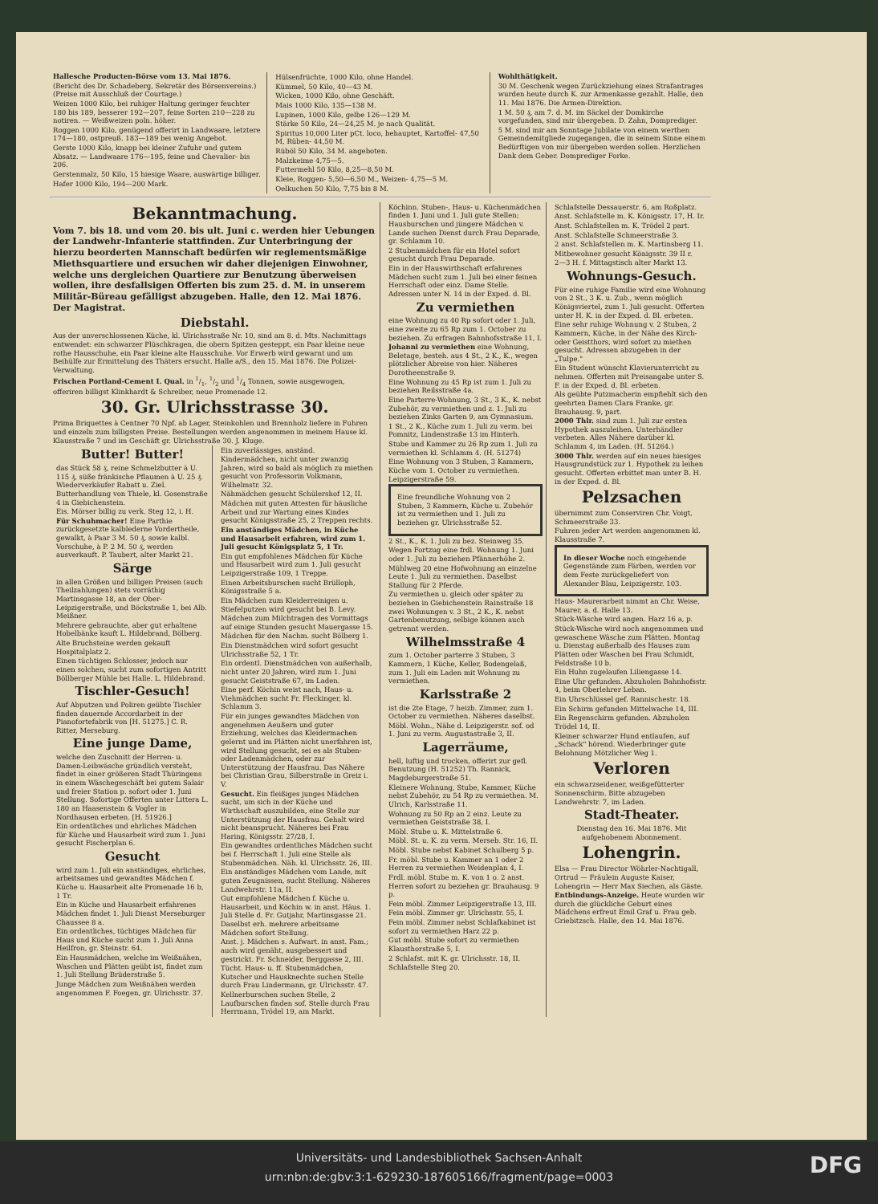Hallesche Producten-Börse vom 13. Mai 1876.
(Bericht des Dr. Schadeberg, Sekretär des Börsenvereins.) (Preise mit Ausschluß der Courtage.)
Weizen 1000 Kilo, bei ruhiger Haltung geringer feuchter 180 bis 189, besserer 192—207, feine Sorten 210—228 zu notiren. — Weißweizen poln. höher.
Roggen 1000 Kilo, genügend offerirt in Landwaare, letztere 174—180, ostpreuß. 183—189 bei wenig Angebot.
Gerste 1000 Kilo, knapp bei kleiner Zufuhr und gutem Absatz. — Landwaare 176—195, feine und Chevalier- bis 206.
Gerstenmalz, 50 Kilo, 15 hiesige Waare, auswärtige billiger.
Hafer 1000 Kilo, 194—200 Mark.
Hülsenfrüchte, 1000 Kilo, ohne Handel.
Kümmel, 50 Kilo, 40—43 M.
Wicken, 1000 Kilo, ohne Geschäft.
Mais 1000 Kilo, 135—138 M.
Lupinen, 1000 Kilo, gelbe 126—129 M.
Stärke 50 Kilo, 24—24,25 M. je nach Qualität.
Spiritus 10,000 Liter pCt. loco, behauptet, Kartoffel- 47,50 M, Rüben- 44,50 M.
Rüböl 50 Kilo, 34 M. angeboten.
Malzkeime 4,75—5.
Futtermehl 50 Kilo, 8,25—8,50 M.
Kleie, Roggen- 5,50—6,50 M., Weizen- 4,75—5 M.
Oelkuchen 50 Kilo, 7,75 bis 8 M.
Wohlthätigkeit.
30 M. Geschenk wegen Zurückziehung eines Strafantrages wurden heute durch K. zur Armenkasse gezahlt. Halle, den 11. Mai 1876. Die Armen-Direktion.
1 M. 50 ₰, am 7. d. M. im Säckel der Domkirche vorgefunden, sind mir übergeben. D. Zahn, Domprediger.
5 M. sind mir am Sonntage Jubilate von einem werthen Gemeindemitgliede zugegangen, die in seinem Sinne einem Bedürftigen von mir übergeben werden sollen. Herzlichen Dank dem Geber. Domprediger Forke.
Bekanntmachung.
Vom 7. bis 18. und vom 20. bis ult. Juni c. werden hier Uebungen der Landwehr-Infanterie stattfinden. Zur Unterbringung der hierzu beorderten Mannschaft bedürfen wir reglementsmäßige Miethsquartiere und ersuchen wir daher diejenigen Einwohner, welche uns dergleichen Quartiere zur Benutzung überweisen wollen, ihre desfallsigen Offerten bis zum 25. d. M. in unserem Militär-Büreau gefälligst abzugeben. Halle, den 12. Mai 1876. Der Magistrat.
Diebstahl.
Aus der unverschlossenen Küche, kl. Ulrichsstraße Nr. 10, sind am 8. d. Mts. Nachmittags entwendet: ein schwarzer Plüschkragen, die obern Spitzen gesteppt, ein Paar kleine neue rothe Hausschuhe, ein Paar kleine alte Hausschuhe. Vor Erwerb wird gewarnt und um Beihülfe zur Ermittelung des Thäters ersucht. Halle a/S., den 15. Mai 1876. Die Polizei-Verwaltung.
Frischen Portland-Cement I. Qual. in 1/1, 1/2 und 1/4 Tonnen, sowie ausgewogen, offeriren billigst Klinkhardt & Schreiber, neue Promenade 12.
30. Gr. Ulrichsstrasse 30.
Prima Briquettes à Centner 70 Npf. ab Lager, Steinkohlen und Brennholz liefere in Fuhren und einzeln zum billigsten Preise. Bestellungen werden angenommen in meinem Hause kl. Klausstraße 7 und im Geschäft gr. Ulrichsstraße 30. J. Kluge.
Butter! Butter!
das Stück 58 ₰, reine Schmelzbutter à U. 115 ₰, süße fränkische Pflaumen à U. 25 ₰. Wiederverkäufer Rabatt u. Ziel. Butterhandlung von Thiele, kl. Gosenstraße 4 in Giebichenstein.
Eis. Mörser billig zu verk. Steg 12, i. H.
Für Schuhmacher! Eine Parthie zurückgesetzte kalblederne Vordertheile, gewalkt, à Paar 3 M. 50 ₰, sowie kalbl. Vorschuhe, à P. 2 M. 50 ₰, werden ausverkauft. P. Taubert, alter Markt 21.
Särge
in allen Größen und billigen Preisen (auch Theilzahlungen) stets vorräthig Martinsgasse 18, an der Ober-Leipzigerstraße, und Böckstraße 1, bei Alb. Meißner.
Mehrere gebrauchte, aber gut erhaltene Hobelbänke kauft L. Hildebrand, Bölberg.
Alte Bruchsteine werden gekauft Hospitalplatz 2.
Einen tüchtigen Schlosser, jedoch nur einen solchen, sucht zum sofortigen Antritt Böllberger Mühle bei Halle. L. Hildebrand.
Tischler-Gesuch!
Auf Abputzen und Poliren geübte Tischler finden dauernde Accordarbeit in der Pianofortefabrik von [H. 51275.] C. R. Ritter, Merseburg.
Eine junge Dame,
welche den Zuschnitt der Herren- u. Damen-Leibwäsche gründlich versteht, findet in einer größeren Stadt Thüringens in einem Wäschegeschäft bei gutem Salair und freier Station p. sofort oder 1. Juni Stellung. Sofortige Offerten unter Littera L. 180 an Haasenstein & Vogler in Nordhausen erbeten. [H. 51926.]
Ein ordentliches und ehrliches Mädchen für Küche und Hausarbeit wird zum 1. Juni gesucht Fischerplan 6.
Gesucht
wird zum 1. Juli ein anständiges, ehrliches, arbeitsames und gewandtes Mädchen f. Küche u. Hausarbeit alte Promenade 16 b, 1 Tr.
Ein in Küche und Hausarbeit erfahrenes Mädchen findet 1. Juli Dienst Merseburger Chaussee 8 a.
Ein ordentliches, tüchtiges Mädchen für Haus und Küche sucht zum 1. Juli Anna Heilfron, gr. Steinstr. 64.
Ein Hausmädchen, welche im Weißnähen, Waschen und Plätten geübt ist, findet zum 1. Juli Stellung Brüderstraße 5.
Junge Mädchen zum Weißnähen werden angenommen F. Foegen, gr. Ulrichsstr. 37.
Ein zuverlässiges, anständ. Kindermädchen, nicht unter zwanzig Jahren, wird so bald als möglich zu miethen gesucht von Professorin Volkmann, Wilhelmstr. 32.
Nähmädchen gesucht Schülershof 12, II.
Mädchen mit guten Attesten für häusliche Arbeit und zur Wartung eines Kindes gesucht Königsstraße 25, 2 Treppen rechts.
Ein anständiges Mädchen, in Küche und Hausarbeit erfahren, wird zum 1. Juli gesucht Königsplatz 5, 1 Tr.
Ein gut empfohlenes Mädchen für Küche und Hausarbeit wird zum 1. Juli gesucht Leipzigerstraße 109, 1 Treppe.
Einen Arbeitsburschen sucht Brülloph, Königsstraße 5 a.
Ein Mädchen zum Kleiderreinigen u. Stiefelputzen wird gesucht bei B. Levy.
Mädchen zum Milchtragen des Vormittags auf einige Stunden gesucht Mauergasse 15.
Mädchen für den Nachm. sucht Bölberg 1.
Ein Dienstmädchen wird sofort gesucht Ulrichsstraße 52, 1 Tr.
Ein ordentl. Dienstmädchen von außerhalb, nicht unter 20 Jahren, wird zum 1. Juni gesucht Geiststraße 67, im Laden.
Eine perf. Köchin weist nach, Haus- u. Viehmädchen sucht Fr. Fleckinger, kl. Schlamm 3.
Für ein junges gewandtes Mädchen von angenehmen Aeußern und guter Erziehung, welches das Kleidermachen gelernt und im Plätten nicht unerfahren ist, wird Stellung gesucht, sei es als Stuben- oder Ladenmädchen, oder zur Unterstützung der Hausfrau. Das Nähere bei Christian Grau, Silberstraße in Greiz i. V.
Gesucht. Ein fleißiges junges Mädchen sucht, um sich in der Küche und Wirthschaft auszubilden, eine Stelle zur Unterstützung der Hausfrau. Gehalt wird nicht beansprucht. Näheres bei Frau Haring, Königsstr. 27/28, I.
Ein gewandtes ordentliches Mädchen sucht bei f. Herrschaft 1. Juli eine Stelle als Stubenmädchen. Näh. kl. Ulrichsstr. 26, III.
Ein anständiges Mädchen vom Lande, mit guten Zeugnissen, sucht Stellung. Näheres Landwehrstr. 11a, II.
Gut empfohlene Mädchen f. Küche u. Hausarbeit, und Köchin w. in anst. Häus. 1. Juli Stelle d. Fr. Gutjahr, Martinsgasse 21. Daselbst erh. mehrere arbeitsame Mädchen sofort Stellung.
Anst. j. Mädchen s. Aufwart. in anst. Fam.; auch wird genäht, ausgebessert und gestrickt. Fr. Schneider, Berggasse 2, III.
Tücht. Haus- u. ff. Stubenmädchen, Kutscher und Hausknechte suchen Stelle durch Frau Lindermann, gr. Ulrichsstr. 47.
Kellnerburschen suchen Stelle, 2 Laufburschen finden sof. Stelle durch Frau Herrmann, Trödel 19, am Markt.
Köchinn. Stuben-, Haus- u. Küchenmädchen finden 1. Juni und 1. Juli gute Stellen; Hausburschen und jüngere Mädchen v. Lande suchen Dienst durch Frau Deparade, gr. Schlamm 10.
2 Stubenmädchen für ein Hotel sofort gesucht durch Frau Deparade.
Ein in der Hauswirthschaft erfahrenes Mädchen sucht zum 1. Juli bei einer feinen Herrschaft oder einz. Dame Stelle. Adressen unter N. 14 in der Exped. d. Bl.
Zu vermiethen
eine Wohnung zu 40 Rp sofort oder 1. Juli, eine zweite zu 65 Rp zum 1. October zu beziehen. Zu erfragen Bahnhofsstraße 11, I.
Johanni zu vermiethen eine Wohnung, Beletage, besteh. aus 4 St., 2 K., K., wegen plötzlicher Abreise von hier. Näheres Dorotheenstraße 9.
Eine Wohnung zu 45 Rp ist zum 1. Juli zu beziehen Reilsstraße 4a.
Eine Parterre-Wohnung, 3 St., 3 K., K. nebst Zubehör, zu vermiethen und z. 1. Juli zu beziehen Zinks Garten 9, am Gymnasium.
1 St., 2 K., Küche zum 1. Juli zu verm. bei Pomnitz, Lindenstraße 13 im Hinterh.
Stube und Kammer zu 26 Rp zum 1. Juli zu vermiethen kl. Schlamm 4. (H. 51274)
Eine Wohnung von 3 Stuben, 3 Kammern, Küche vom 1. October zu vermiethen. Leipzigerstraße 59.
Eine freundliche Wohnung von 2 Stuben, 3 Kammern, Küche u. Zubehör ist zu vermiethen und 1. Juli zu beziehen gr. Ulrichsstraße 52.
2 St., K., K. 1. Juli zu bez. Steinweg 35.
Wegen Fortzug eine frdl. Wohnung 1. Juni oder 1. Juli zu beziehen Pfännerhöhe 2.
Mühlweg 20 eine Hofwohnung an einzelne Leute 1. Juli zu vermiethen. Daselbst Stallung für 2 Pferde.
Zu vermiethen u. gleich oder später zu beziehen in Giebichenstein Rainstraße 18 zwei Wohnungen v. 3 St., 2 K., K. nebst Gartenbenutzung, selbige können auch getrennt werden.
Wilhelmsstraße 4
zum 1. October parterre 3 Stuben, 3 Kammern, 1 Küche, Keller, Bodengelaß, zum 1. Juli ein Laden mit Wohnung zu vermiethen.
Karlsstraße 2
ist die 2te Etage, 7 heizb. Zimmer, zum 1. October zu vermiethen. Näheres daselbst.
Möbl. Wohn., Nähe d. Leipzigerstr. sof. od 1. Juni zu verm. Augustastraße 3, II.
Lagerräume,
hell, luftig und trocken, offerirt zur gefl. Benutzung (H. 51252) Th. Rannick, Magdeburgerstraße 51.
Kleinere Wohnung, Stube, Kammer, Küche nebst Zubehör, zu 54 Rp zu vermiethen. M. Ulrich, Karlsstraße 11.
Wohnung zu 50 Rp an 2 einz. Leute zu vermiethen Geiststraße 38, I.
Möbl. Stube u. K. Mittelstraße 6.
Möbl. St. u. K. zu verm. Merseb. Str. 16, II.
Möbl. Stube nebst Kabinet Schulberg 5 p.
Fr. möbl. Stube u. Kammer an 1 oder 2 Herren zu vermiethen Weidenplan 4, I.
Frdl. möbl. Stube m. K. von 1 o. 2 anst. Herren sofort zu beziehen gr. Brauhausg. 9 p.
Fein möbl. Zimmer Leipzigerstraße 13, III.
Fein möbl. Zimmer gr. Ulrichsstr. 55, I.
Fein möbl. Zimmer nebst Schlafkabinet ist sofort zu vermiethen Harz 22 p.
Gut möbl. Stube sofort zu vermiethen Klausthorstraße 5, I.
2 Schlafst. mit K. gr. Ulrichsstr. 18, II.
Schlafstelle Steg 20.
Schlafstelle Dessauerstr. 6, am Roßplatz.
Anst. Schlafstelle m. K. Königsstr. 17, H. Ir.
Anst. Schlafstellen m. K. Trödel 2 part.
Anst. Schlafstelle Schmeerstraße 3.
2 anst. Schlafstellen m. K. Martinsberg 11.
Mitbewohner gesucht Königsstr. 39 II r.
2—3 H. f. Mittagstisch alter Markt 13.
Wohnungs-Gesuch.
Für eine ruhige Familie wird eine Wohnung von 2 St., 3 K. u. Zub., wenn möglich Königsviertel, zum 1. Juli gesucht. Offerten unter H. K. in der Exped. d. Bl. erbeten.
Eine sehr ruhige Wohnung v. 2 Stuben, 2 Kammern, Küche, in der Nähe des Kirch- oder Geistthors, wird sofort zu miethen gesucht. Adressen abzugeben in der „Tulpe."
Ein Student wünscht Klavierunterricht zu nehmen. Offerten mit Preisangabe unter S. F. in der Exped. d. Bl. erbeten.
Als geübte Putzmacherin empfiehlt sich den geehrten Damen Clara Franke, gr. Brauhausg. 9, part.
2000 Thlr. sind zum 1. Juli zur ersten Hypothek auszuleihen. Unterhändler verbeten. Alles Nähere darüber kl. Schlamm 4, im Laden. (H. 51264.)
3000 Thlr. werden auf ein neues hiesiges Hausgrundstück zur 1. Hypothek zu leihen gesucht. Offerten erbittet man unter B. H. in der Exped. d. Bl.
Pelzsachen
übernimmt zum Conserviren Chr. Voigt, Schmeerstraße 33.
Fuhren jeder Art werden angenommen kl. Klausstraße 7.
In dieser Woche noch eingehende Gegenstände zum Färben, werden vor dem Feste zurückgeliefert von Alexander Blau, Leipzigerstr. 103.
Haus- Maurerarbeit nimmt an Chr. Weise, Maurer, a. d. Halle 13.
Stück-Wäsche wird angen. Harz 16 a, p.
Stück-Wäsche wird noch angenommen und gewaschene Wäsche zum Plätten. Montag u. Dienstag außerhalb des Hauses zum Plätten oder Waschen bei Frau Schmidt, Feldstraße 10 b.
Ein Huhn zugelaufen Liliengasse 14.
Eine Uhr gefunden. Abzuholen Bahnhofsstr. 4, beim Oberlehrer Leban.
Ein Uhrschlüssel gef. Rannischestr. 18.
Ein Schirm gefunden Mittelwache 14, III.
Ein Regenschirm gefunden. Abzuholen Trödel 14, II.
Kleiner schwarzer Hund entlaufen, auf „Schack" hörend. Wiederbringer gute Belohnung Mötzlicher Weg 1.
Verloren
ein schwarzseidener, weißgefütterter Sonnenschirm. Bitte abzugeben Landwehrstr. 7, im Laden.
Stadt-Theater.
Dienstag den 16. Mai 1876. Mit aufgehobenem Abonnement.
Lohengrin.
Elsa — Frau Director Wöhrler-Nachtigall, Ortrud — Fräulein Auguste Kaiser, Lohengrin — Herr Max Siechen, als Gäste.
Entbindungs-Anzeige. Heute wurden wir durch die glückliche Geburt eines Mädchens erfreut Emil Graf u. Frau geb. Griebitzsch. Halle, den 14. Mai 1876.
Universitäts- und Landesbibliothek Sachsen-Anhalt
urn:nbn:de:gbv:3:1-629230-187605166/fragment/page=0003
DFG